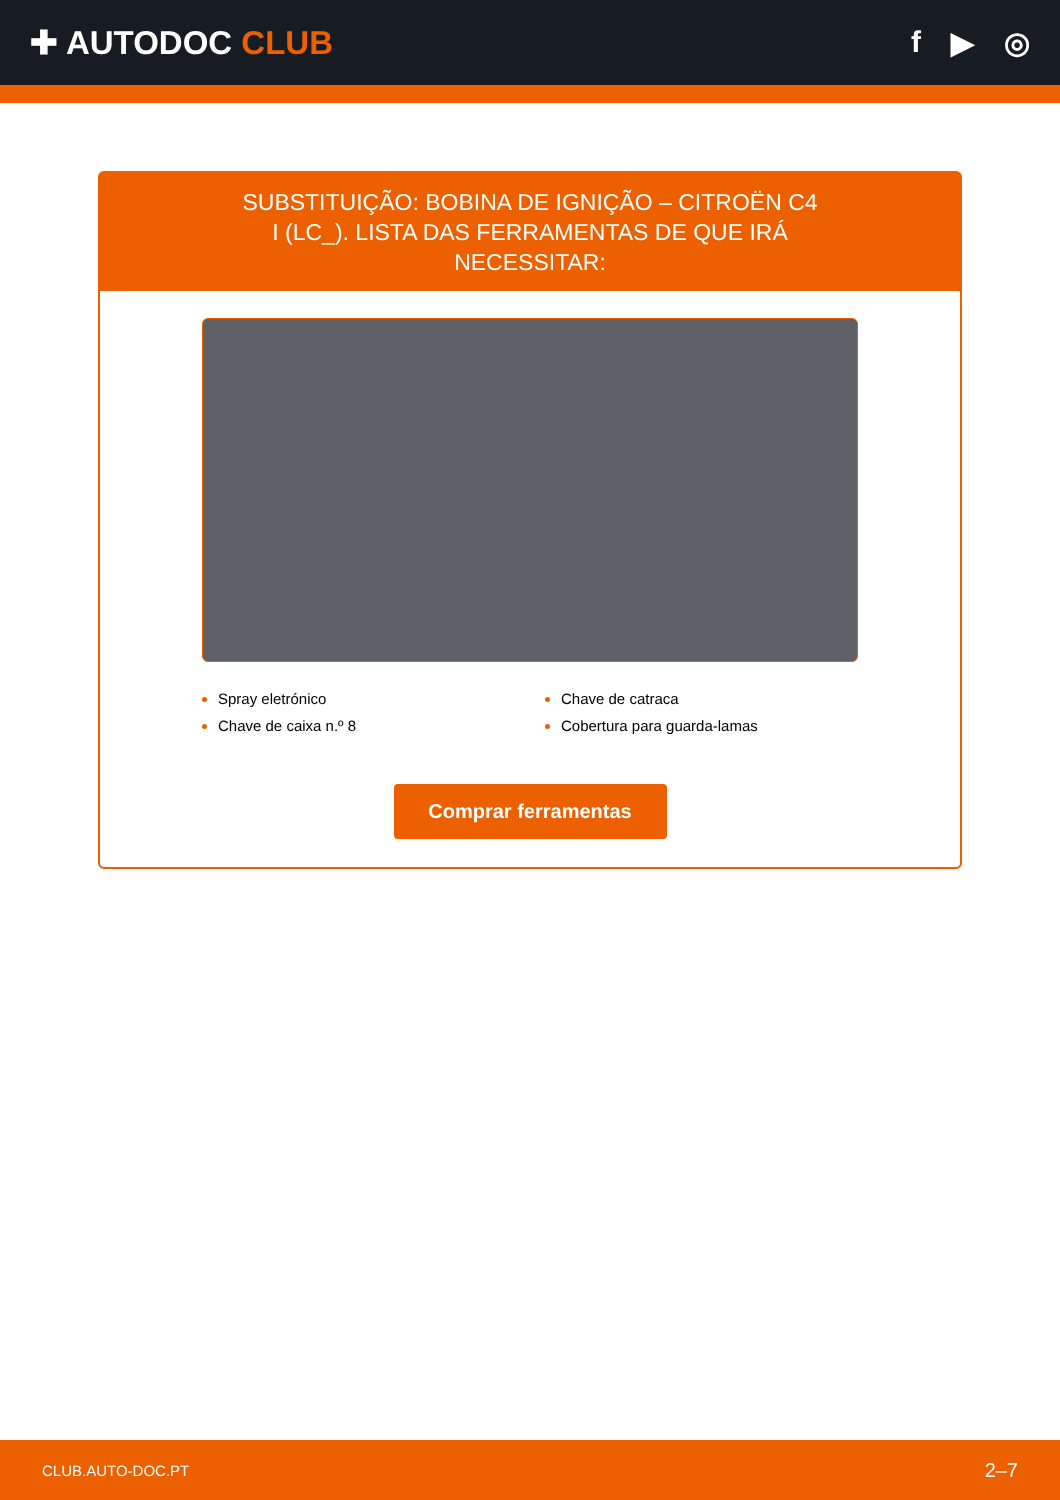✚ AUTODOC CLUB f ▶ ◎
SUBSTITUIÇÃO: BOBINA DE IGNIÇÃO – CITROËN C4 I (LC_). LISTA DAS FERRAMENTAS DE QUE IRÁ NECESSITAR:
Spray eletrónico
Chave de caixa n.º 8
Chave de catraca
Cobertura para guarda-lamas
Comprar ferramentas
CLUB.AUTO-DOC.PT 2–7